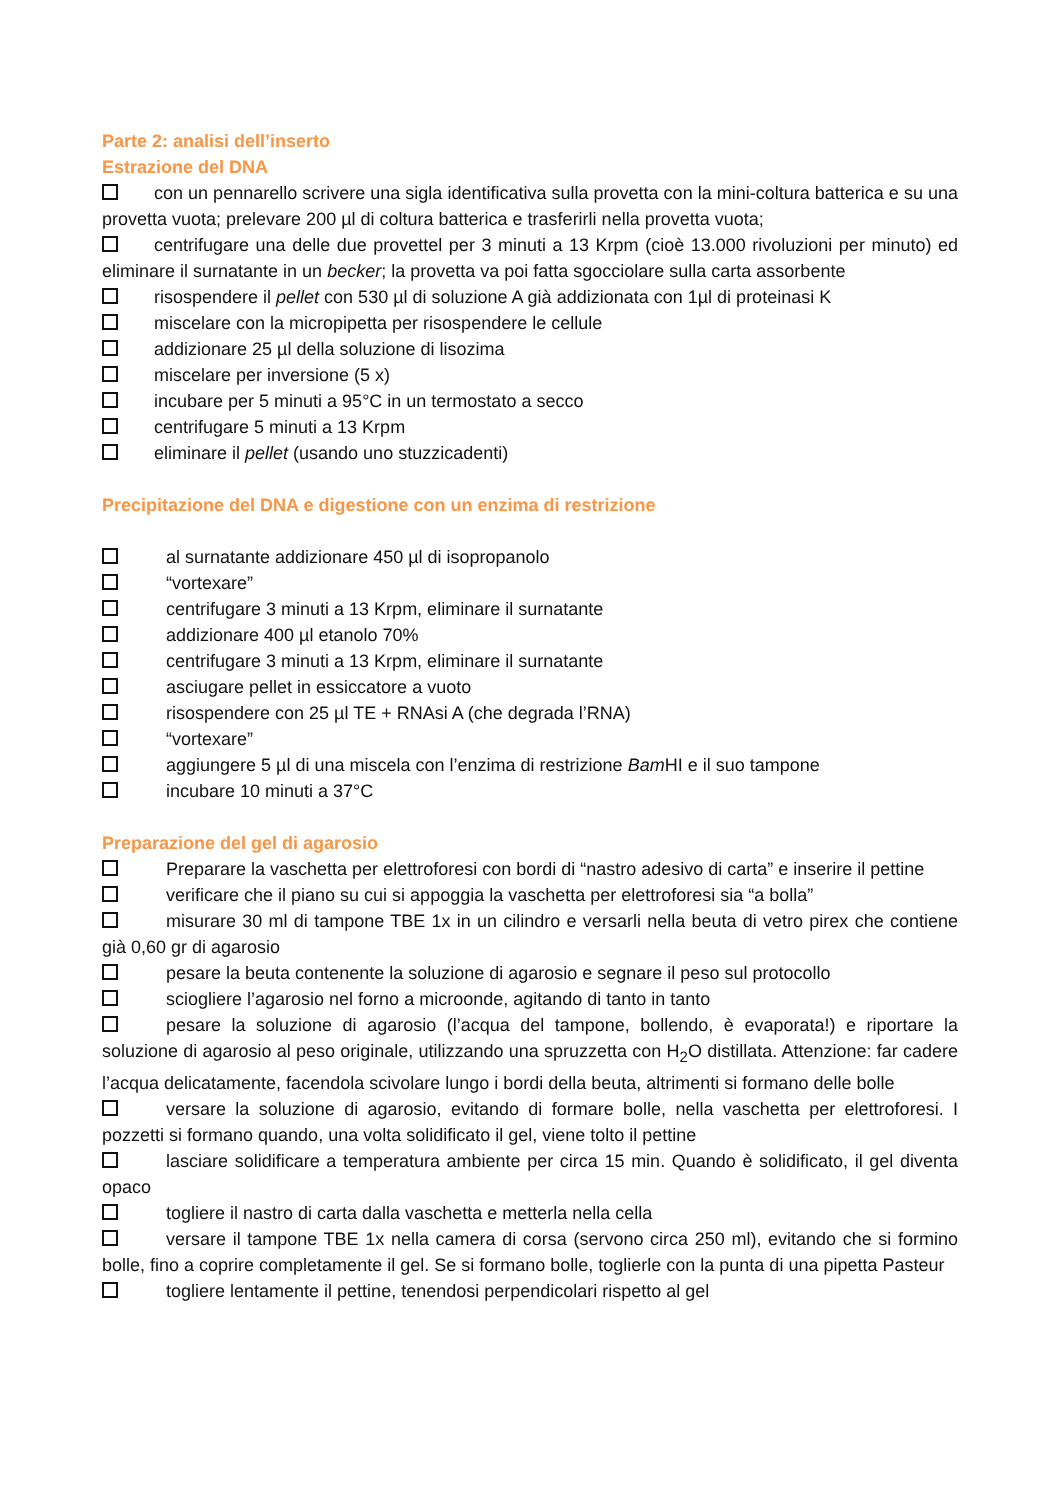Parte 2: analisi dell’inserto
Estrazione del DNA
con un pennarello scrivere una sigla identificativa sulla provetta con la mini-coltura batterica e su una provetta vuota; prelevare 200 µl di coltura batterica e trasferirli nella provetta vuota;
centrifugare una delle due provettel per 3 minuti a 13 Krpm (cioè 13.000 rivoluzioni per minuto) ed eliminare il surnatante in un becker; la provetta va poi fatta sgocciolare sulla carta assorbente
risospendere il pellet con 530 µl di soluzione A già addizionata con 1µl di proteinasi K
miscelare con la micropipetta per risospendere le cellule
addizionare 25 µl della soluzione di lisozima
miscelare per inversione (5 x)
incubare per 5 minuti a 95°C in un termostato a secco
centrifugare 5 minuti a 13 Krpm
eliminare il pellet (usando uno stuzzicadenti)
Precipitazione del DNA e digestione con un enzima di restrizione
al surnatante addizionare 450 µl di isopropanolo
“vortexare”
centrifugare 3 minuti a 13 Krpm, eliminare il surnatante
addizionare 400 µl etanolo 70%
centrifugare 3 minuti a 13 Krpm, eliminare il surnatante
asciugare pellet in essiccatore a vuoto
risospendere con 25 µl TE + RNAsi A (che degrada l’RNA)
“vortexare”
aggiungere 5 µl di una miscela con l’enzima di restrizione Bam HI e il suo tampone
incubare 10 minuti a 37°C
Preparazione del gel di agarosio
Preparare la vaschetta per elettroforesi con bordi di “nastro adesivo di carta” e inserire il pettine
verificare che il piano su cui si appoggia la vaschetta per elettroforesi sia “a bolla”
misurare 30 ml di tampone TBE 1x in un cilindro e versarli nella beuta di vetro pirex che contiene già 0,60 gr di agarosio
pesare la beuta contenente la soluzione di agarosio e segnare il peso sul protocollo
sciogliere l’agarosio nel forno a microonde, agitando di tanto in tanto
pesare la soluzione di agarosio (l’acqua del tampone, bollendo, è evaporata!) e riportare la soluzione di agarosio al peso originale, utilizzando una spruzzetta con H<sub>2</sub>O distillata. Attenzione: far cadere l’acqua delicatamente, facendola scivolare lungo i bordi della beuta, altrimenti si formano delle bolle
versare la soluzione di agarosio, evitando di formare bolle, nella vaschetta per elettroforesi. I pozzetti si formano quando, una volta solidificato il gel, viene tolto il pettine
lasciare solidificare a temperatura ambiente per circa 15 min. Quando è solidificato, il gel diventa opaco
togliere il nastro di carta dalla vaschetta e metterla nella cella
versare il tampone TBE 1x nella camera di corsa (servono circa 250 ml), evitando che si formino bolle, fino a coprire completamente il gel. Se si formano bolle, toglierle con la punta di una pipetta Pasteur
togliere lentamente il pettine, tenendosi perpendicolari rispetto al gel